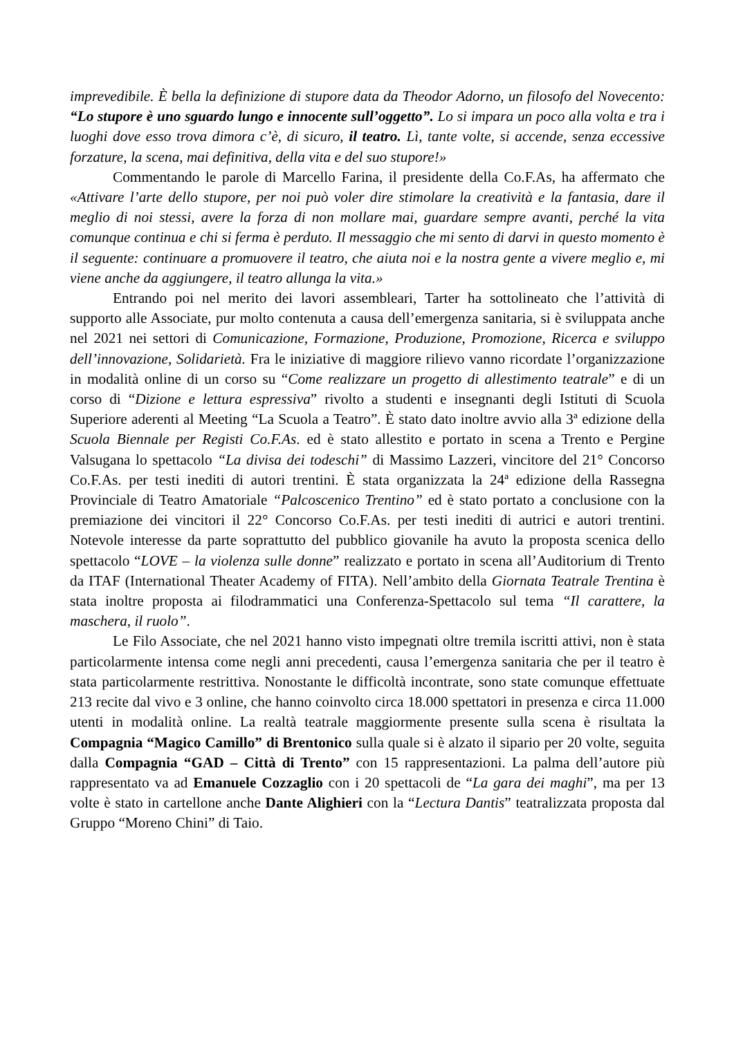imprevedibile. È bella la definizione di stupore data da Theodor Adorno, un filosofo del Novecento: “Lo stupore è uno sguardo lungo e innocente sull’oggetto”. Lo si impara un poco alla volta e tra i luoghi dove esso trova dimora c’è, di sicuro, il teatro. Lì, tante volte, si accende, senza eccessive forzature, la scena, mai definitiva, della vita e del suo stupore!»
Commentando le parole di Marcello Farina, il presidente della Co.F.As, ha affermato che «Attivare l’arte dello stupore, per noi può voler dire stimolare la creatività e la fantasia, dare il meglio di noi stessi, avere la forza di non mollare mai, guardare sempre avanti, perché la vita comunque continua e chi si ferma è perduto. Il messaggio che mi sento di darvi in questo momento è il seguente: continuare a promuovere il teatro, che aiuta noi e la nostra gente a vivere meglio e, mi viene anche da aggiungere, il teatro allunga la vita.»
Entrando poi nel merito dei lavori assembleari, Tarter ha sottolineato che l’attività di supporto alle Associate, pur molto contenuta a causa dell’emergenza sanitaria, si è sviluppata anche nel 2021 nei settori di Comunicazione, Formazione, Produzione, Promozione, Ricerca e sviluppo dell’innovazione, Solidarietà. Fra le iniziative di maggiore rilievo vanno ricordate l’organizzazione in modalità online di un corso su “Come realizzare un progetto di allestimento teatrale” e di un corso di “Dizione e lettura espressiva” rivolto a studenti e insegnanti degli Istituti di Scuola Superiore aderenti al Meeting “La Scuola a Teatro”. È stato dato inoltre avvio alla 3ª edizione della Scuola Biennale per Registi Co.F.As. ed è stato allestito e portato in scena a Trento e Pergine Valsugana lo spettacolo “La divisa dei todeschi” di Massimo Lazzeri, vincitore del 21° Concorso Co.F.As. per testi inediti di autori trentini. È stata organizzata la 24ª edizione della Rassegna Provinciale di Teatro Amatoriale “Palcoscenico Trentino” ed è stato portato a conclusione con la premiazione dei vincitori il 22° Concorso Co.F.As. per testi inediti di autrici e autori trentini. Notevole interesse da parte soprattutto del pubblico giovanile ha avuto la proposta scenica dello spettacolo “LOVE – la violenza sulle donne” realizzato e portato in scena all’Auditorium di Trento da ITAF (International Theater Academy of FITA). Nell’ambito della Giornata Teatrale Trentina è stata inoltre proposta ai filodrammatici una Conferenza-Spettacolo sul tema “Il carattere, la maschera, il ruolo”.
Le Filo Associate, che nel 2021 hanno visto impegnati oltre tremila iscritti attivi, non è stata particolarmente intensa come negli anni precedenti, causa l’emergenza sanitaria che per il teatro è stata particolarmente restrittiva. Nonostante le difficoltà incontrate, sono state comunque effettuate 213 recite dal vivo e 3 online, che hanno coinvolto circa 18.000 spettatori in presenza e circa 11.000 utenti in modalità online. La realtà teatrale maggiormente presente sulla scena è risultata la Compagnia “Magico Camillo” di Brentonico sulla quale si è alzato il sipario per 20 volte, seguita dalla Compagnia “GAD – Città di Trento” con 15 rappresentazioni. La palma dell’autore più rappresentato va ad Emanuele Cozzaglio con i 20 spettacoli de “La gara dei maghi”, ma per 13 volte è stato in cartellone anche Dante Alighieri con la “Lectura Dantis” teatralizzata proposta dal Gruppo “Moreno Chini” di Taio.